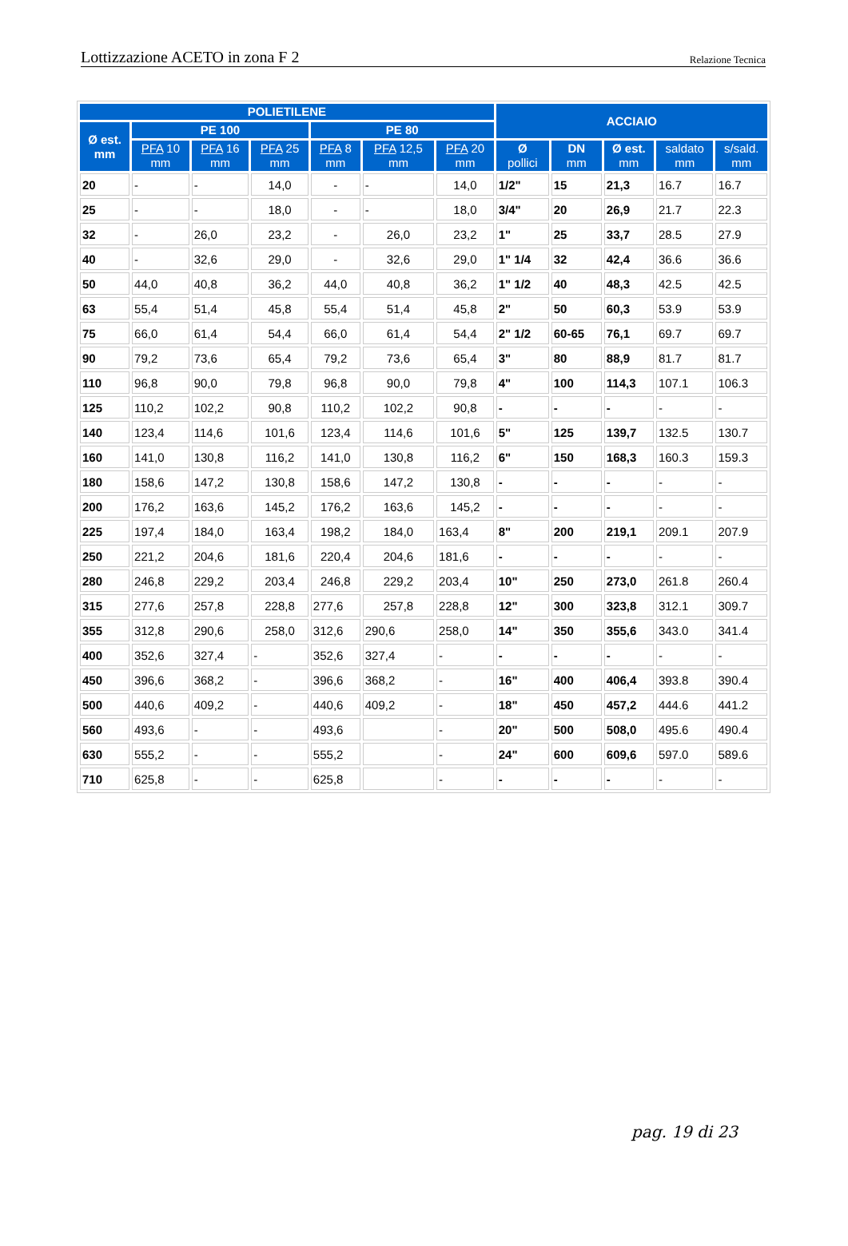Lottizzazione ACETO in zona F 2 Relazione Tecnica
| POLIETILENE | | | | | | | ACCIAIO | | | | |
| --- | --- | --- | --- | --- | --- | --- | --- | --- | --- | --- | --- |
| Ø est. mm | PE 100 | | | PE 80 | | | | | | | |
| | PFA 10 mm | PFA 16 mm | PFA 25 mm | PFA 8 mm | PFA 12,5 mm | PFA 20 mm | Ø pollici | DN mm | Ø est. mm | saldato mm | s/sald. mm |
| 20 | - | - | 14,0 | - | - | 14,0 | 1/2" | 15 | 21,3 | 16.7 | 16.7 |
| 25 | - | - | 18,0 | - | - | 18,0 | 3/4" | 20 | 26,9 | 21.7 | 22.3 |
| 32 | - | 26,0 | 23,2 | - | 26,0 | 23,2 | 1" | 25 | 33,7 | 28.5 | 27.9 |
| 40 | - | 32,6 | 29,0 | - | 32,6 | 29,0 | 1" 1/4 | 32 | 42,4 | 36.6 | 36.6 |
| 50 | 44,0 | 40,8 | 36,2 | 44,0 | 40,8 | 36,2 | 1" 1/2 | 40 | 48,3 | 42.5 | 42.5 |
| 63 | 55,4 | 51,4 | 45,8 | 55,4 | 51,4 | 45,8 | 2" | 50 | 60,3 | 53.9 | 53.9 |
| 75 | 66,0 | 61,4 | 54,4 | 66,0 | 61,4 | 54,4 | 2" 1/2 | 60-65 | 76,1 | 69.7 | 69.7 |
| 90 | 79,2 | 73,6 | 65,4 | 79,2 | 73,6 | 65,4 | 3" | 80 | 88,9 | 81.7 | 81.7 |
| 110 | 96,8 | 90,0 | 79,8 | 96,8 | 90,0 | 79,8 | 4" | 100 | 114,3 | 107.1 | 106.3 |
| 125 | 110,2 | 102,2 | 90,8 | 110,2 | 102,2 | 90,8 | - | - | - | - | - |
| 140 | 123,4 | 114,6 | 101,6 | 123,4 | 114,6 | 101,6 | 5" | 125 | 139,7 | 132.5 | 130.7 |
| 160 | 141,0 | 130,8 | 116,2 | 141,0 | 130,8 | 116,2 | 6" | 150 | 168,3 | 160.3 | 159.3 |
| 180 | 158,6 | 147,2 | 130,8 | 158,6 | 147,2 | 130,8 | - | - | - | - | - |
| 200 | 176,2 | 163,6 | 145,2 | 176,2 | 163,6 | 145,2 | - | - | - | - | - |
| 225 | 197,4 | 184,0 | 163,4 | 198,2 | 184,0 | 163,4 | 8" | 200 | 219,1 | 209.1 | 207.9 |
| 250 | 221,2 | 204,6 | 181,6 | 220,4 | 204,6 | 181,6 | - | - | - | - | - |
| 280 | 246,8 | 229,2 | 203,4 | 246,8 | 229,2 | 203,4 | 10" | 250 | 273,0 | 261.8 | 260.4 |
| 315 | 277,6 | 257,8 | 228,8 | 277,6 | 257,8 | 228,8 | 12" | 300 | 323,8 | 312.1 | 309.7 |
| 355 | 312,8 | 290,6 | 258,0 | 312,6 | 290,6 | 258,0 | 14" | 350 | 355,6 | 343.0 | 341.4 |
| 400 | 352,6 | 327,4 | - | 352,6 | 327,4 | - | - | - | - | - | - |
| 450 | 396,6 | 368,2 | - | 396,6 | 368,2 | - | 16" | 400 | 406,4 | 393.8 | 390.4 |
| 500 | 440,6 | 409,2 | - | 440,6 | 409,2 | - | 18" | 450 | 457,2 | 444.6 | 441.2 |
| 560 | 493,6 | - | - | 493,6 | | - | 20" | 500 | 508,0 | 495.6 | 490.4 |
| 630 | 555,2 | - | - | 555,2 | | - | 24" | 600 | 609,6 | 597.0 | 589.6 |
| 710 | 625,8 | - | - | 625,8 | | - | - | - | - | - | - |
pag. 19 di 23